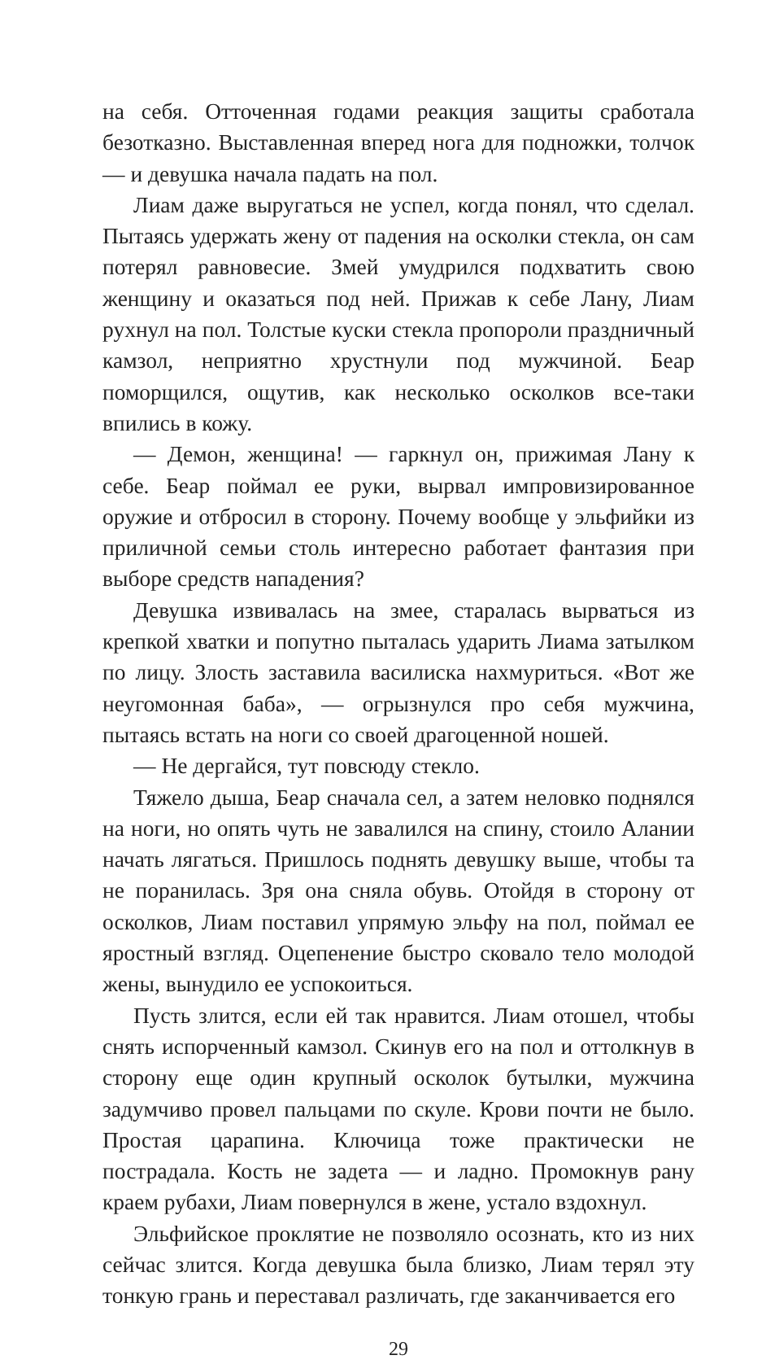на себя. Отточенная годами реакция защиты сработала безотказно. Выставленная вперед нога для подножки, толчок — и девушка начала падать на пол.
Лиам даже выругаться не успел, когда понял, что сделал. Пытаясь удержать жену от падения на осколки стекла, он сам потерял равновесие. Змей умудрился подхватить свою женщину и оказаться под ней. Прижав к себе Лану, Лиам рухнул на пол. Толстые куски стекла пропороли праздничный камзол, неприятно хрустнули под мужчиной. Беар поморщился, ощутив, как несколько осколков все-таки впились в кожу.
— Демон, женщина! — гаркнул он, прижимая Лану к себе. Беар поймал ее руки, вырвал импровизированное оружие и отбросил в сторону. Почему вообще у эльфийки из приличной семьи столь интересно работает фантазия при выборе средств нападения?
Девушка извивалась на змее, старалась вырваться из крепкой хватки и попутно пыталась ударить Лиама затылком по лицу. Злость заставила василиска нахмуриться. «Вот же неугомонная баба», — огрызнулся про себя мужчина, пытаясь встать на ноги со своей драгоценной ношей.
— Не дергайся, тут повсюду стекло.
Тяжело дыша, Беар сначала сел, а затем неловко поднялся на ноги, но опять чуть не завалился на спину, стоило Алании начать лягаться. Пришлось поднять девушку выше, чтобы та не поранилась. Зря она сняла обувь. Отойдя в сторону от осколков, Лиам поставил упрямую эльфу на пол, поймал ее яростный взгляд. Оцепенение быстро сковало тело молодой жены, вынудило ее успокоиться.
Пусть злится, если ей так нравится. Лиам отошел, чтобы снять испорченный камзол. Скинув его на пол и оттолкнув в сторону еще один крупный осколок бутылки, мужчина задумчиво провел пальцами по скуле. Крови почти не было. Простая царапина. Ключица тоже практически не пострадала. Кость не задета — и ладно. Промокнув рану краем рубахи, Лиам повернулся в жене, устало вздохнул.
Эльфийское проклятие не позволяло осознать, кто из них сейчас злится. Когда девушка была близко, Лиам терял эту тонкую грань и переставал различать, где заканчивается его
29